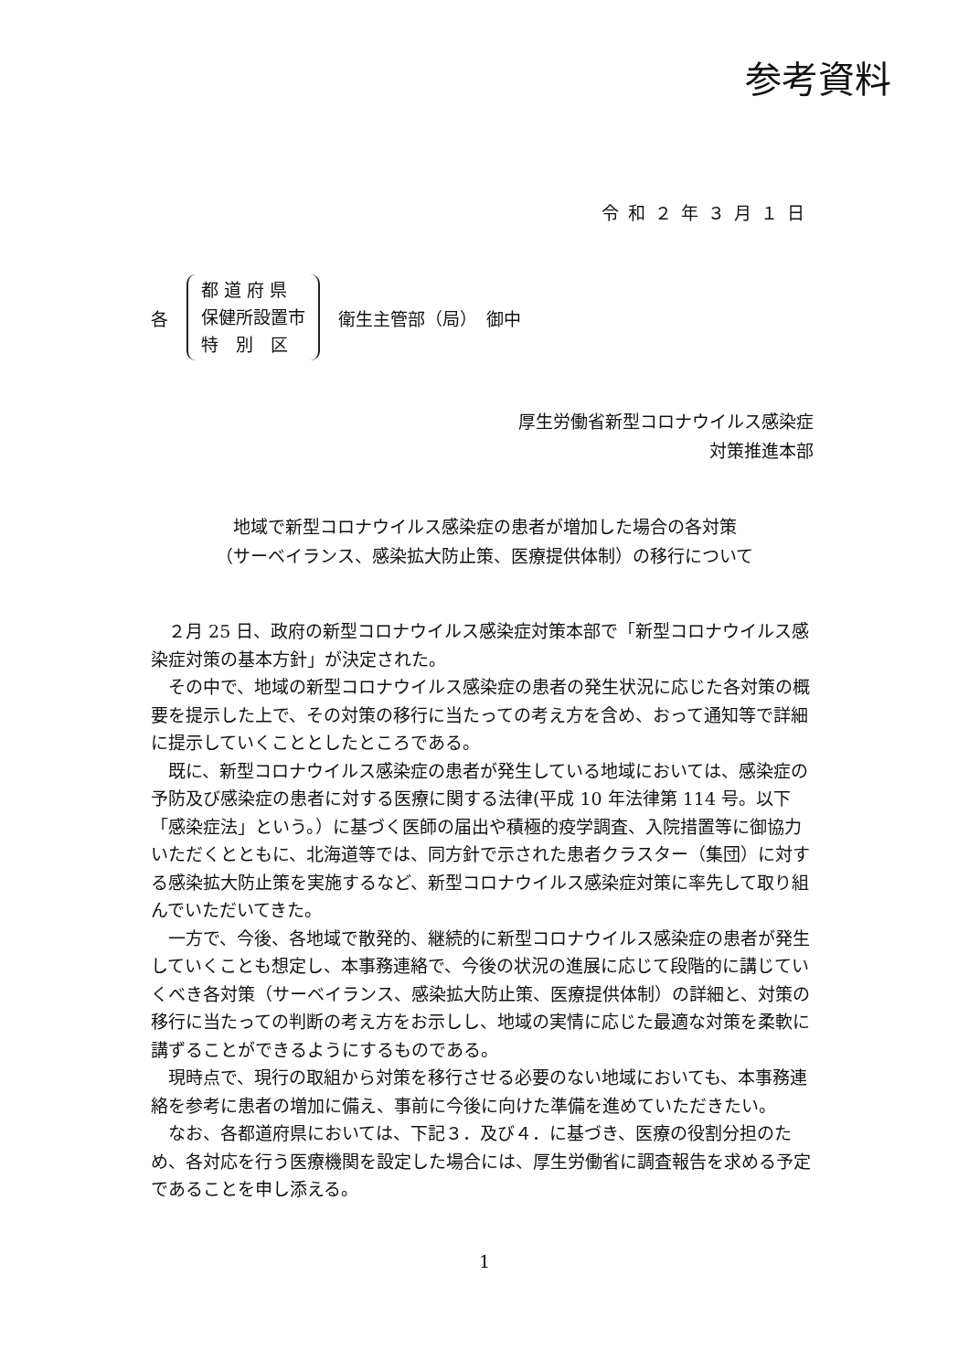参考資料
令和２年３月１日
各
都 道 府 県
保健所設置市
特　別　区
衛生主管部（局）　御中
厚生労働省新型コロナウイルス感染症
対策推進本部
地域で新型コロナウイルス感染症の患者が増加した場合の各対策
（サーベイランス、感染拡大防止策、医療提供体制）の移行について
２月 25 日、政府の新型コロナウイルス感染症対策本部で「新型コロナウイルス感染症対策の基本方針」が決定された。
その中で、地域の新型コロナウイルス感染症の患者の発生状況に応じた各対策の概要を提示した上で、その対策の移行に当たっての考え方を含め、おって通知等で詳細に提示していくこととしたところである。
既に、新型コロナウイルス感染症の患者が発生している地域においては、感染症の予防及び感染症の患者に対する医療に関する法律(平成 10 年法律第 114 号。以下「感染症法」という。）に基づく医師の届出や積極的疫学調査、入院措置等に御協力いただくとともに、北海道等では、同方針で示された患者クラスター（集団）に対する感染拡大防止策を実施するなど、新型コロナウイルス感染症対策に率先して取り組んでいただいてきた。
一方で、今後、各地域で散発的、継続的に新型コロナウイルス感染症の患者が発生していくことも想定し、本事務連絡で、今後の状況の進展に応じて段階的に講じていくべき各対策（サーベイランス、感染拡大防止策、医療提供体制）の詳細と、対策の移行に当たっての判断の考え方をお示しし、地域の実情に応じた最適な対策を柔軟に講ずることができるようにするものである。
現時点で、現行の取組から対策を移行させる必要のない地域においても、本事務連絡を参考に患者の増加に備え、事前に今後に向けた準備を進めていただきたい。
なお、各都道府県においては、下記３．及び４．に基づき、医療の役割分担のため、各対応を行う医療機関を設定した場合には、厚生労働省に調査報告を求める予定であることを申し添える。
1